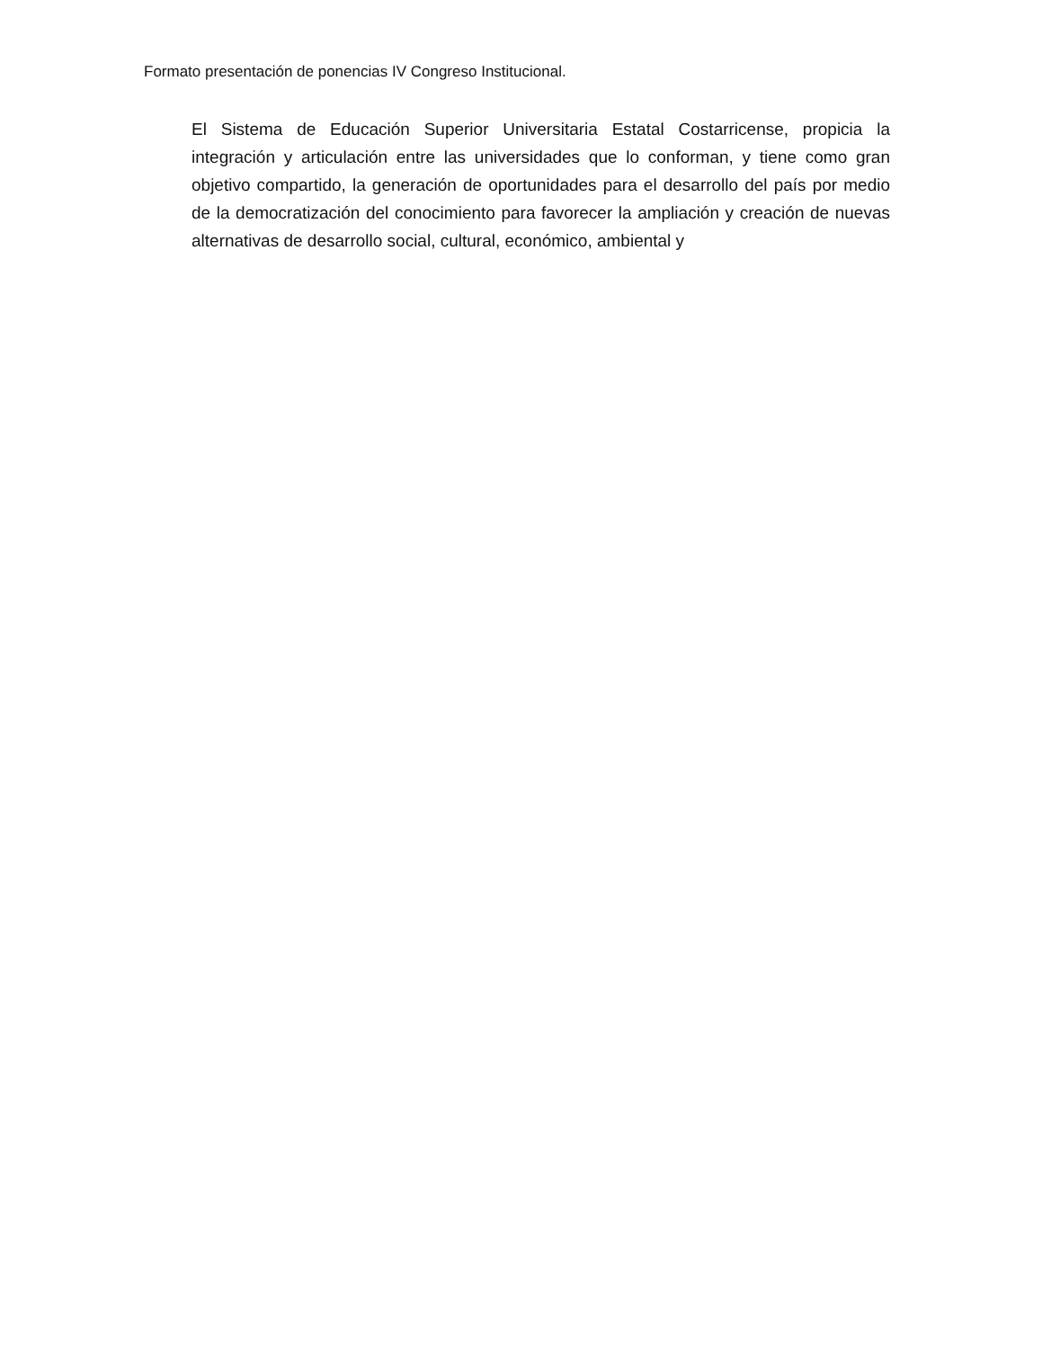Formato presentación de ponencias IV Congreso Institucional.
El Sistema de Educación Superior Universitaria Estatal Costarricense, propicia la integración y articulación entre las universidades que lo conforman, y tiene como gran objetivo compartido, la generación de oportunidades para el desarrollo del país por medio de la democratización del conocimiento para favorecer la ampliación y creación de nuevas alternativas de desarrollo social, cultural, económico, ambiental y